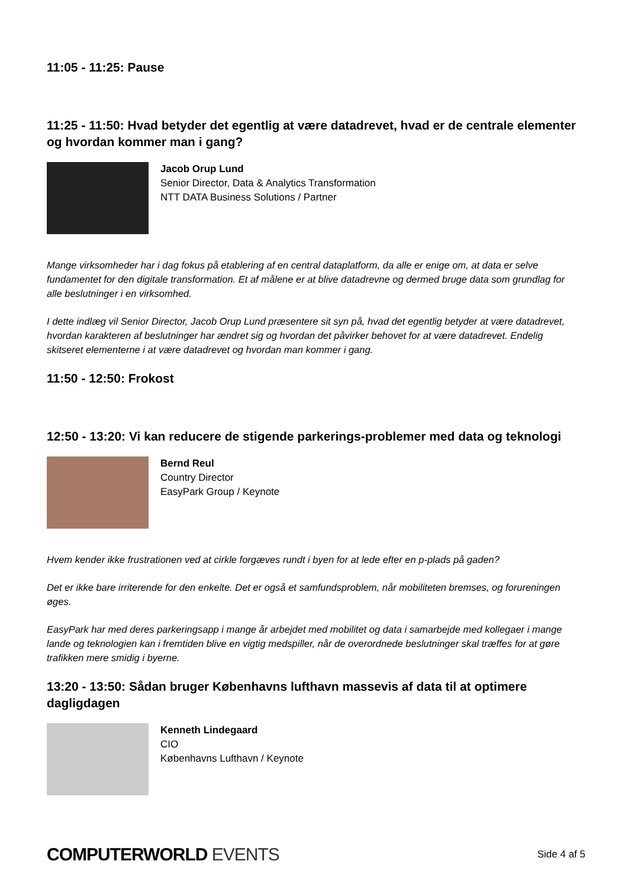11:05 - 11:25: Pause
11:25 - 11:50: Hvad betyder det egentlig at være datadrevet, hvad er de centrale elementer og hvordan kommer man i gang?
Jacob Orup Lund
Senior Director, Data & Analytics Transformation
NTT DATA Business Solutions / Partner
Mange virksomheder har i dag fokus på etablering af en central dataplatform, da alle er enige om, at data er selve fundamentet for den digitale transformation. Et af målene er at blive datadrevne og dermed bruge data som grundlag for alle beslutninger i en virksomhed.
I dette indlæg vil Senior Director, Jacob Orup Lund præsentere sit syn på, hvad det egentlig betyder at være datadrevet, hvordan karakteren af beslutninger har ændret sig og hvordan det påvirker behovet for at være datadrevet. Endelig skitseret elementerne i at være datadrevet og hvordan man kommer i gang.
11:50 - 12:50: Frokost
12:50 - 13:20: Vi kan reducere de stigende parkerings-problemer med data og teknologi
Bernd Reul
Country Director
EasyPark Group / Keynote
Hvem kender ikke frustrationen ved at cirkle forgæves rundt i byen for at lede efter en p-plads på gaden?
Det er ikke bare irriterende for den enkelte. Det er også et samfundsproblem, når mobiliteten bremses, og forureningen øges.
EasyPark har med deres parkeringsapp i mange år arbejdet med mobilitet og data i samarbejde med kollegaer i mange lande og teknologien kan i fremtiden blive en vigtig medspiller, når de overordnede beslutninger skal træffes for at gøre trafikken mere smidig i byerne.
13:20 - 13:50: Sådan bruger Københavns lufthavn massevis af data til at optimere dagligdagen
Kenneth Lindegaard
CIO
Københavns Lufthavn / Keynote
COMPUTERWORLD EVENTS
Side 4 af 5